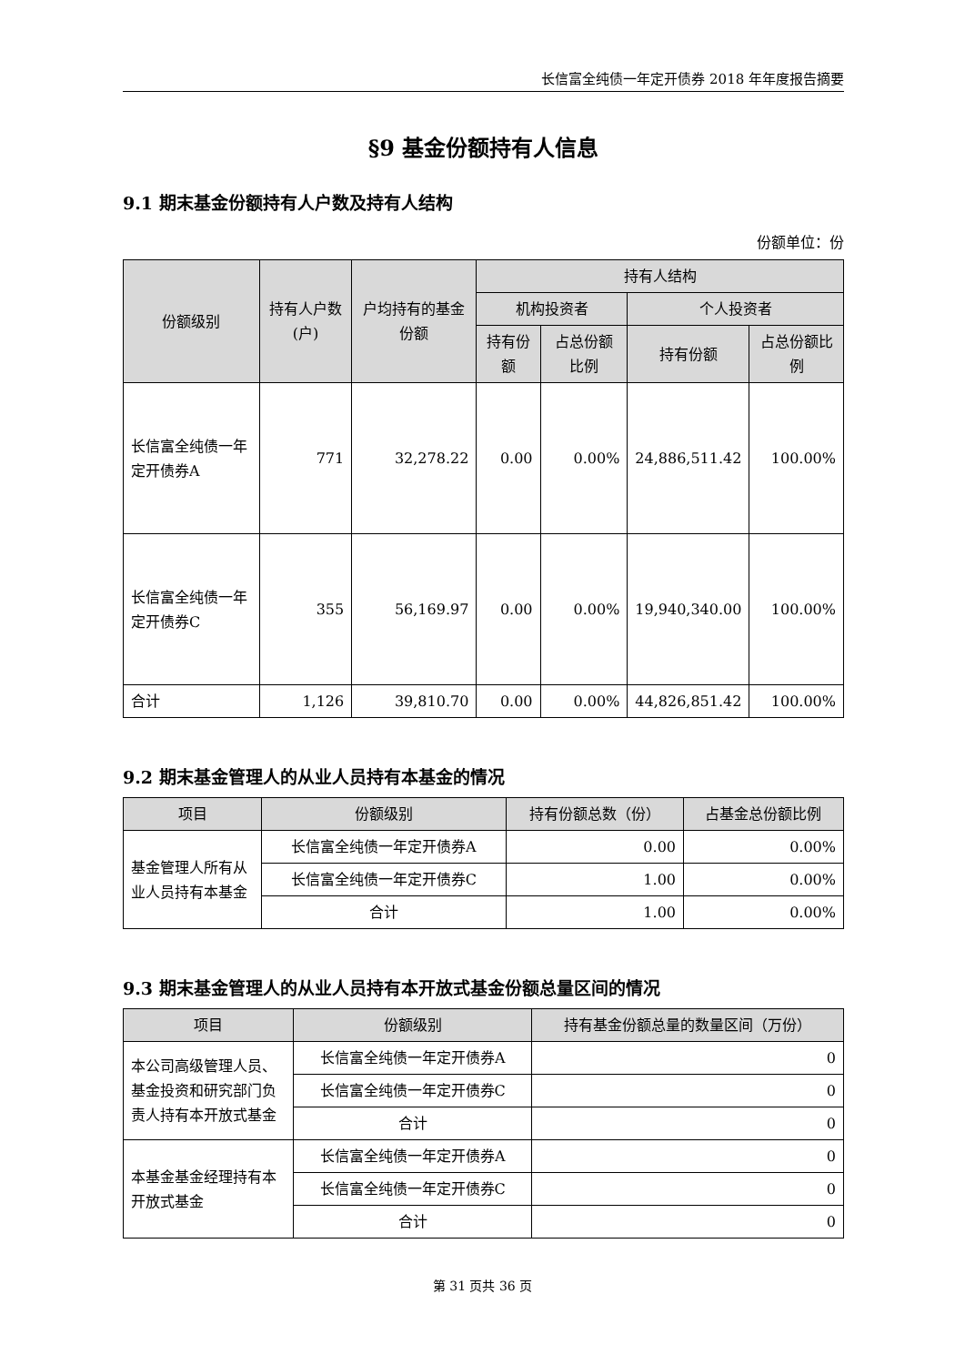长信富全纯债一年定开债券 2018 年年度报告摘要
§9 基金份额持有人信息
9.1 期末基金份额持有人户数及持有人结构
份额单位：份
| 份额级别 | 持有人户数(户) | 户均持有的基金份额 | 持有人结构 | | | |
| --- | --- | --- | --- | --- | --- | --- |
| | | | 机构投资者 | | 个人投资者 | |
| | | | 持有份额 | 占总份额比例 | 持有份额 | 占总份额比例 |
| 长信富全纯债一年定开债券A | 771 | 32,278.22 | 0.00 | 0.00% | 24,886,511.42 | 100.00% |
| 长信富全纯债一年定开债券C | 355 | 56,169.97 | 0.00 | 0.00% | 19,940,340.00 | 100.00% |
| 合计 | 1,126 | 39,810.70 | 0.00 | 0.00% | 44,826,851.42 | 100.00% |
9.2 期末基金管理人的从业人员持有本基金的情况
| 项目 | 份额级别 | 持有份额总数（份） | 占基金总份额比例 |
| --- | --- | --- | --- |
| 基金管理人所有从业人员持有本基金 | 长信富全纯债一年定开债券A | 0.00 | 0.00% |
| | 长信富全纯债一年定开债券C | 1.00 | 0.00% |
| | 合计 | 1.00 | 0.00% |
9.3 期末基金管理人的从业人员持有本开放式基金份额总量区间的情况
| 项目 | 份额级别 | 持有基金份额总量的数量区间（万份） |
| --- | --- | --- |
| 本公司高级管理人员、基金投资和研究部门负责人持有本开放式基金 | 长信富全纯债一年定开债券A | 0 |
| | 长信富全纯债一年定开债券C | 0 |
| | 合计 | 0 |
| 本基金基金经理持有本开放式基金 | 长信富全纯债一年定开债券A | 0 |
| | 长信富全纯债一年定开债券C | 0 |
| | 合计 | 0 |
第 31 页共 36 页